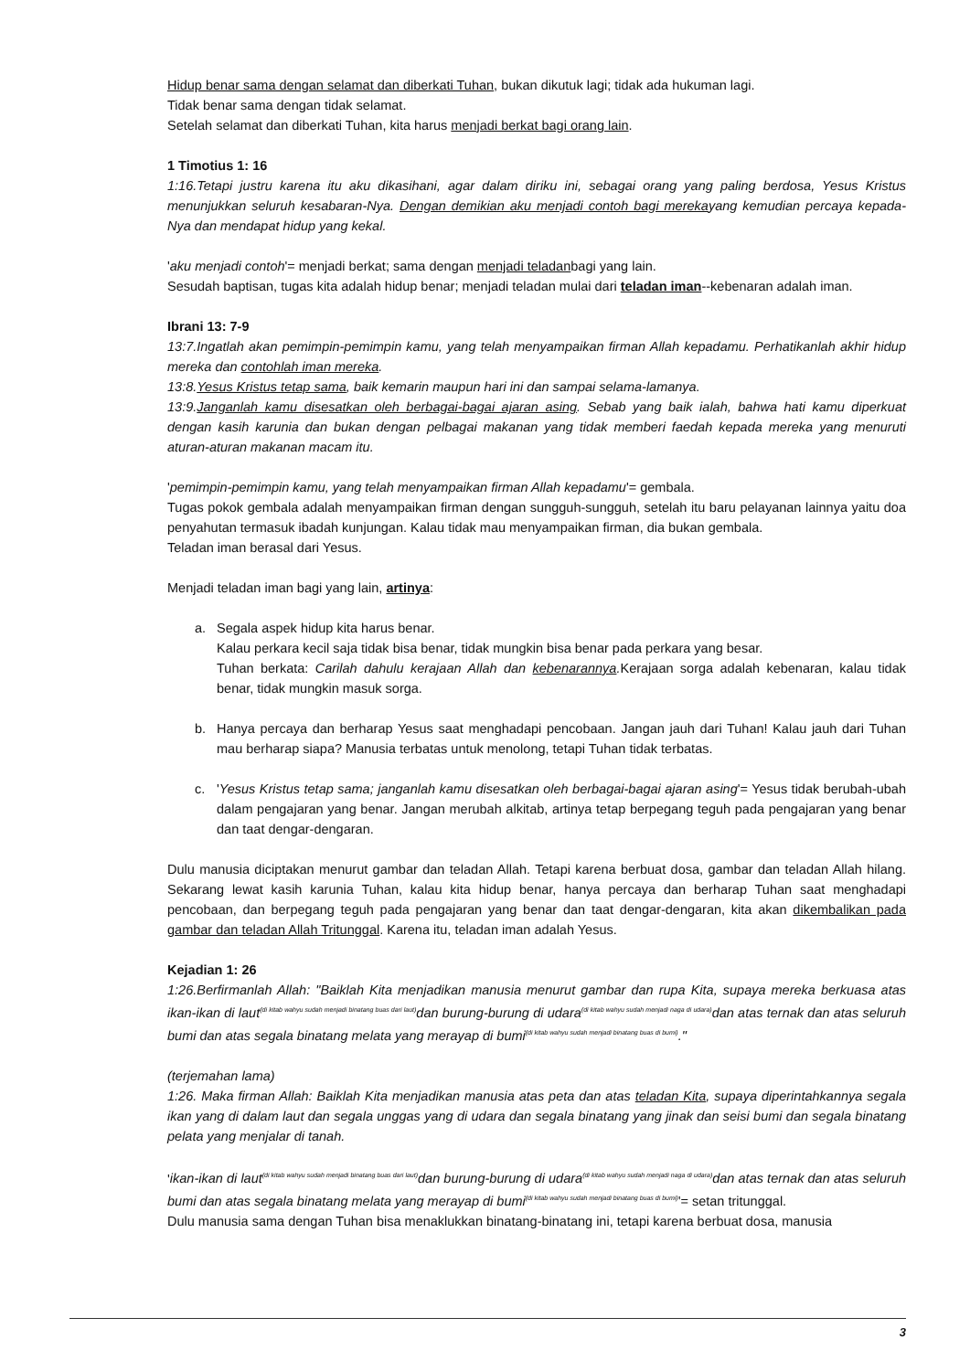Hidup benar sama dengan selamat dan diberkati Tuhan, bukan dikutuk lagi; tidak ada hukuman lagi.
Tidak benar sama dengan tidak selamat.
Setelah selamat dan diberkati Tuhan, kita harus menjadi berkat bagi orang lain.
1 Timotius 1: 16
1:16.Tetapi justru karena itu aku dikasihani, agar dalam diriku ini, sebagai orang yang paling berdosa, Yesus Kristus menunjukkan seluruh kesabaran-Nya. Dengan demikian aku menjadi contoh bagi merekayang kemudian percaya kepada-Nya dan mendapat hidup yang kekal.
'aku menjadi contoh'= menjadi berkat; sama dengan menjadi teladanbagi yang lain.
Sesudah baptisan, tugas kita adalah hidup benar; menjadi teladan mulai dari teladan iman--kebenaran adalah iman.
Ibrani 13: 7-9
13:7.Ingatlah akan pemimpin-pemimpin kamu, yang telah menyampaikan firman Allah kepadamu. Perhatikanlah akhir hidup mereka dan contohlah iman mereka.
13:8.Yesus Kristus tetap sama, baik kemarin maupun hari ini dan sampai selama-lamanya.
13:9.Janganlah kamu disesatkan oleh berbagai-bagai ajaran asing. Sebab yang baik ialah, bahwa hati kamu diperkuat dengan kasih karunia dan bukan dengan pelbagai makanan yang tidak memberi faedah kepada mereka yang menuruti aturan-aturan makanan macam itu.
'pemimpin-pemimpin kamu, yang telah menyampaikan firman Allah kepadamu'= gembala.
Tugas pokok gembala adalah menyampaikan firman dengan sungguh-sungguh, setelah itu baru pelayanan lainnya yaitu doa penyahutan termasuk ibadah kunjungan. Kalau tidak mau menyampaikan firman, dia bukan gembala.
Teladan iman berasal dari Yesus.
Menjadi teladan iman bagi yang lain, artinya:
a. Segala aspek hidup kita harus benar.
Kalau perkara kecil saja tidak bisa benar, tidak mungkin bisa benar pada perkara yang besar.
Tuhan berkata: Carilah dahulu kerajaan Allah dan kebenarannya. Kerajaan sorga adalah kebenaran, kalau tidak benar, tidak mungkin masuk sorga.
b. Hanya percaya dan berharap Yesus saat menghadapi pencobaan. Jangan jauh dari Tuhan! Kalau jauh dari Tuhan mau berharap siapa? Manusia terbatas untuk menolong, tetapi Tuhan tidak terbatas.
c. 'Yesus Kristus tetap sama; janganlah kamu disesatkan oleh berbagai-bagai ajaran asing'= Yesus tidak berubah-ubah dalam pengajaran yang benar. Jangan merubah alkitab, artinya tetap berpegang teguh pada pengajaran yang benar dan taat dengar-dengaran.
Dulu manusia diciptakan menurut gambar dan teladan Allah. Tetapi karena berbuat dosa, gambar dan teladan Allah hilang. Sekarang lewat kasih karunia Tuhan, kalau kita hidup benar, hanya percaya dan berharap Tuhan saat menghadapi pencobaan, dan berpegang teguh pada pengajaran yang benar dan taat dengar-dengaran, kita akan dikembalikan pada gambar dan teladan Allah Tritunggal. Karena itu, teladan iman adalah Yesus.
Kejadian 1: 26
1:26.Berfirmanlah Allah: "Baiklah Kita menjadikan manusia menurut gambar dan rupa Kita, supaya mereka berkuasa atas ikan-ikan di laut<sup>(di kitab wahyu sudah menjadi binatang buas dari laut)</sup>dan burung-burung di udara<sup>(di kitab wahyu sudah menjadi naga di udara)</sup>dan atas ternak dan atas seluruh bumi dan atas segala binatang melata yang merayap di bumi<sup>(di kitab wahyu sudah menjadi binatang buas di bumi)</sup>."
(terjemahan lama)
1:26. Maka firman Allah: Baiklah Kita menjadikan manusia atas peta dan atas teladan Kita, supaya diperintahkannya segala ikan yang di dalam laut dan segala unggas yang di udara dan segala binatang yang jinak dan seisi bumi dan segala binatang pelata yang menjalar di tanah.
'ikan-ikan di laut<sup>(di kitab wahyu sudah menjadi binatang buas dari laut)</sup>dan burung-burung di udara<sup>(di kitab wahyu sudah menjadi naga di udara)</sup>dan atas ternak dan atas seluruh bumi dan atas segala binatang melata yang merayap di bumi<sup>(di kitab wahyu sudah menjadi binatang buas di bumi)</sup>'= setan tritunggal.
Dulu manusia sama dengan Tuhan bisa menaklukkan binatang-binatang ini, tetapi karena berbuat dosa, manusia
3